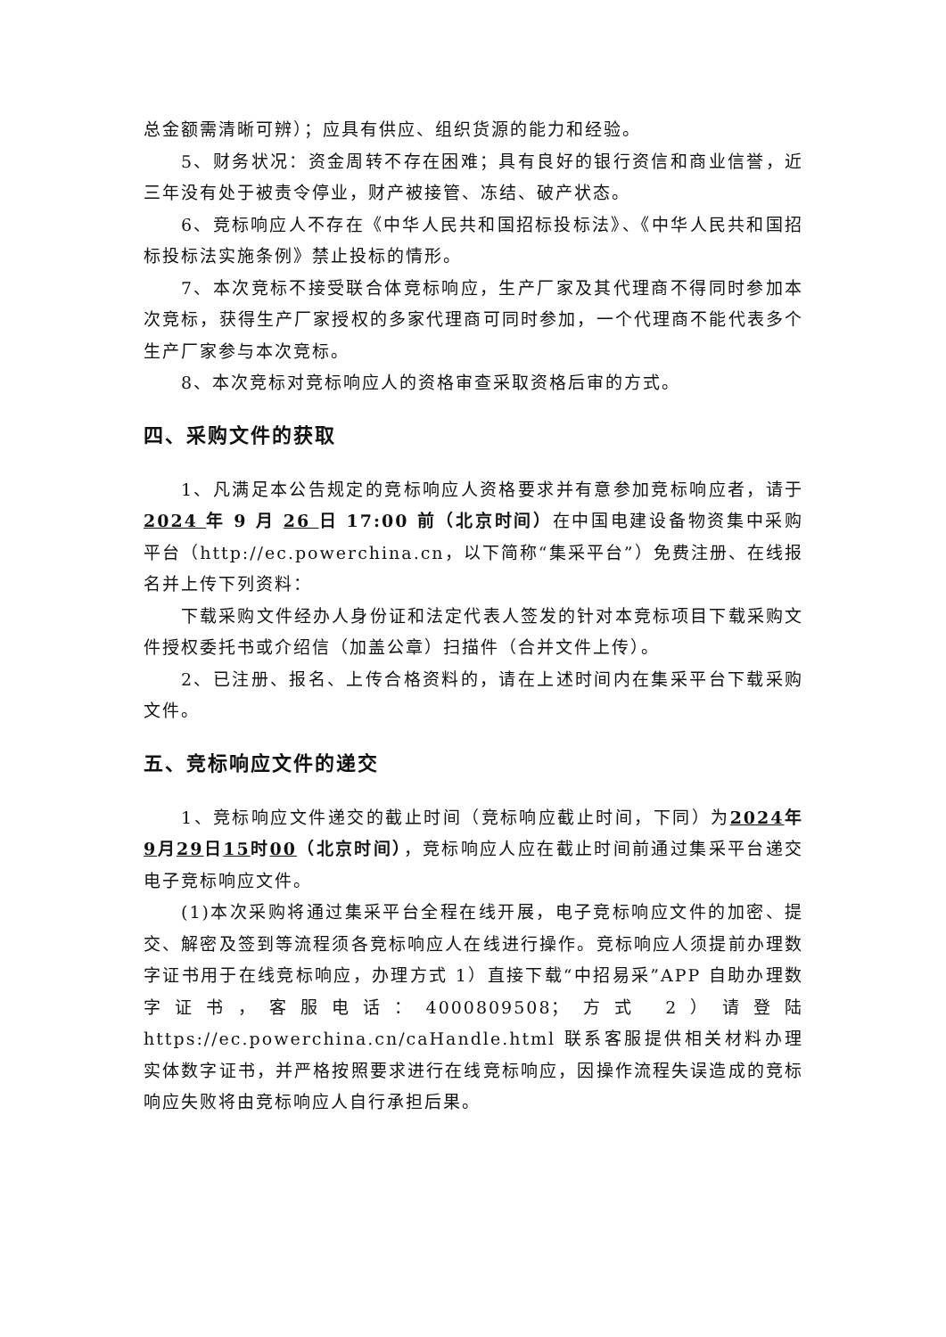总金额需清晰可辨）；应具有供应、组织货源的能力和经验。
5、财务状况：资金周转不存在困难；具有良好的银行资信和商业信誉，近三年没有处于被责令停业，财产被接管、冻结、破产状态。
6、竞标响应人不存在《中华人民共和国招标投标法》、《中华人民共和国招标投标法实施条例》禁止投标的情形。
7、本次竞标不接受联合体竞标响应，生产厂家及其代理商不得同时参加本次竞标，获得生产厂家授权的多家代理商可同时参加，一个代理商不能代表多个生产厂家参与本次竞标。
8、本次竞标对竞标响应人的资格审查采取资格后审的方式。
四、采购文件的获取
1、凡满足本公告规定的竞标响应人资格要求并有意参加竞标响应者，请于2024 年 9 月 26 日 17:00 前（北京时间）在中国电建设备物资集中采购平台（http://ec.powerchina.cn，以下简称“集采平台”）免费注册、在线报名并上传下列资料：
下载采购文件经办人身份证和法定代表人签发的针对本竞标项目下载采购文件授权委托书或介绍信（加盖公章）扫描件（合并文件上传）。
2、已注册、报名、上传合格资料的，请在上述时间内在集采平台下载采购文件。
五、竞标响应文件的递交
1、竞标响应文件递交的截止时间（竞标响应截止时间，下同）为2024年9月29日15时00（北京时间），竞标响应人应在截止时间前通过集采平台递交电子竞标响应文件。
(1)本次采购将通过集采平台全程在线开展，电子竞标响应文件的加密、提交、解密及签到等流程须各竞标响应人在线进行操作。竞标响应人须提前办理数字证书用于在线竞标响应，办理方式 1）直接下载“中招易采”APP 自助办理数字证书，客服电话：4000809508；方式 2）请登陆 https://ec.powerchina.cn/caHandle.html 联系客服提供相关材料办理实体数字证书，并严格按照要求进行在线竞标响应，因操作流程失误造成的竞标响应失败将由竞标响应人自行承担后果。